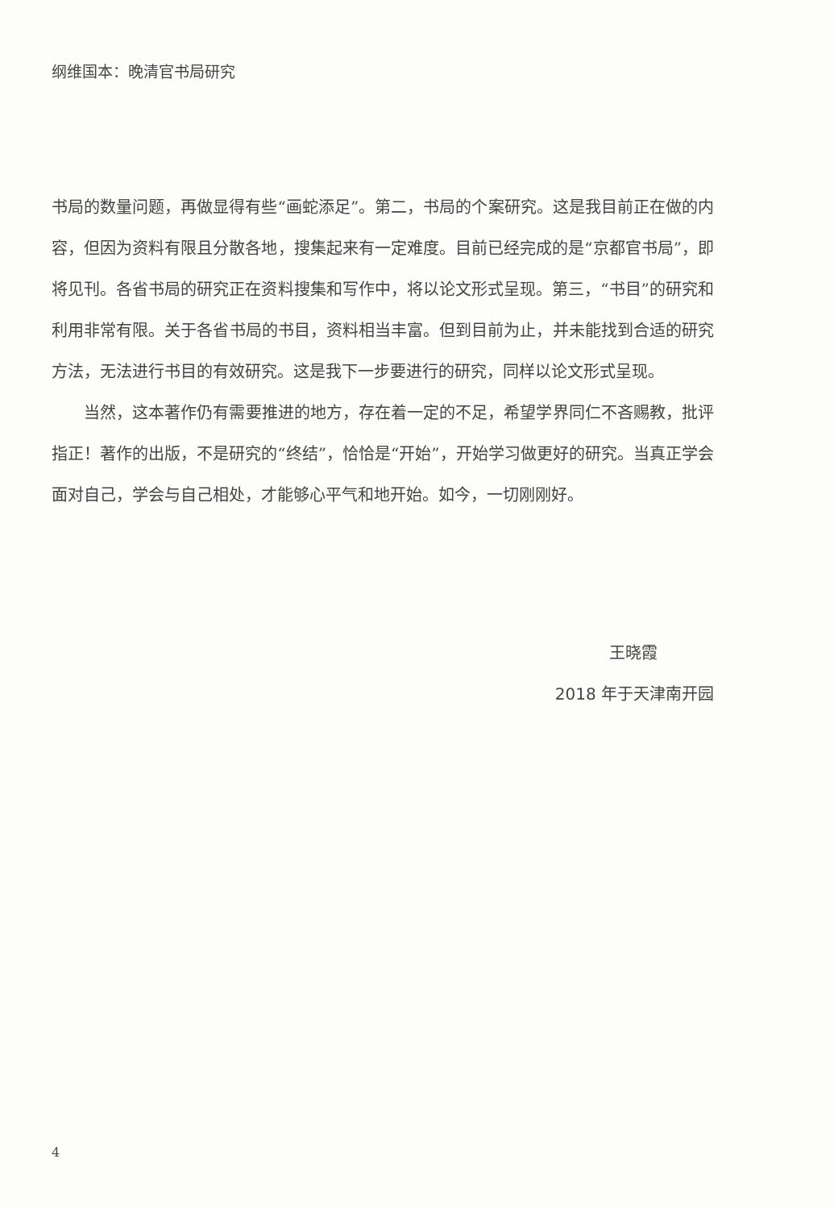纲维国本：晚清官书局研究
书局的数量问题，再做显得有些“画蛇添足”。第二，书局的个案研究。这是我目前正在做的内容，但因为资料有限且分散各地，搜集起来有一定难度。目前已经完成的是“京都官书局”，即将见刊。各省书局的研究正在资料搜集和写作中，将以论文形式呈现。第三，“书目”的研究和利用非常有限。关于各省书局的书目，资料相当丰富。但到目前为止，并未能找到合适的研究方法，无法进行书目的有效研究。这是我下一步要进行的研究，同样以论文形式呈现。
当然，这本著作仍有需要推进的地方，存在着一定的不足，希望学界同仁不吝赐教，批评指正！著作的出版，不是研究的“终结”，恰恰是“开始”，开始学习做更好的研究。当真正学会面对自己，学会与自己相处，才能够心平气和地开始。如今，一切刚刚好。
王晓霞
2018 年于天津南开园
4